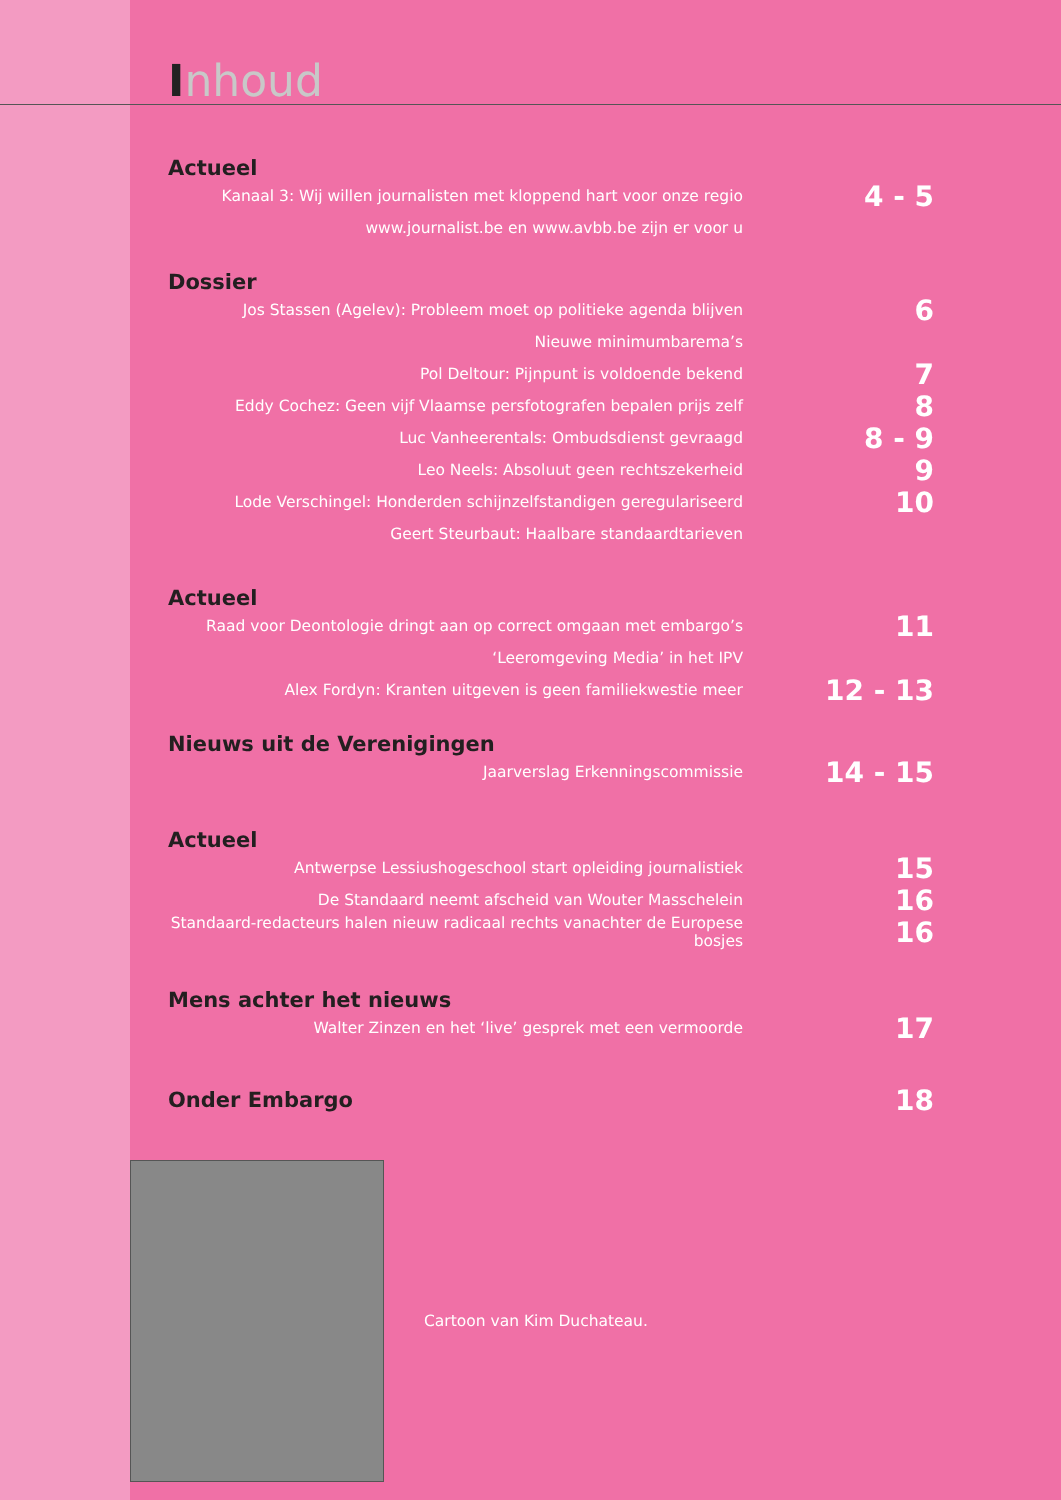Inhoud
Actueel
Kanaal 3: Wij willen journalisten met kloppend hart voor onze regio
4 - 5
www.journalist.be en www.avbb.be zijn er voor u
Dossier
Jos Stassen (Agelev): Probleem moet op politieke agenda blijven
6
Nieuwe minimumbarema’s
Pol Deltour: Pijnpunt is voldoende bekend
7
Eddy Cochez: Geen vijf Vlaamse persfotografen bepalen prijs zelf
8
Luc Vanheerentals: Ombudsdienst gevraagd
8 - 9
Leo Neels: Absoluut geen rechtszekerheid
9
Lode Verschingel: Honderden schijnzelfstandigen geregulariseerd
10
Geert Steurbaut: Haalbare standaardtarieven
Actueel
Raad voor Deontologie dringt aan op correct omgaan met embargo’s
11
‘Leeromgeving Media’ in het IPV
Alex Fordyn: Kranten uitgeven is geen familiekwestie meer
12 - 13
Nieuws uit de Verenigingen
Jaarverslag Erkenningscommissie
14 - 15
Actueel
Antwerpse Lessiushogeschool start opleiding journalistiek
15
De Standaard neemt afscheid van Wouter Masschelein
16
Standaard-redacteurs halen nieuw radicaal rechts vanachter de Europese bosjes
16
Mens achter het nieuws
Walter Zinzen en het ‘live’ gesprek met een vermoorde
17
Onder Embargo
18
Cartoon van Kim Duchateau.